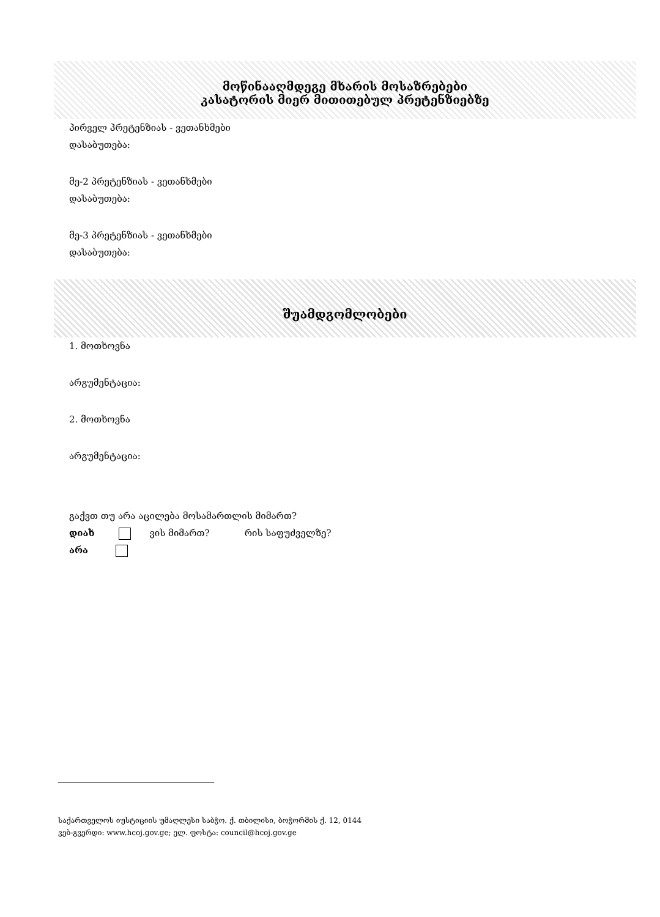მოწინააღმდეგე მხარის მოსაზრებები
კასატორის მიერ მითითებულ პრეტენზიებზე
პირველ პრეტენზიას - ვეთანხმები
დასაბუთება:
მე-2 პრეტენზიას - ვეთანხმები
დასაბუთება:
მე-3 პრეტენზიას - ვეთანხმები
დასაბუთება:
შუამდგომლობები
1. მოთხოვნა
არგუმენტაცია:
2. მოთხოვნა
არგუმენტაცია:
გაქვთ თუ არა აცილება მოსამართლის მიმართ?
დიახ ვის მიმართ? რის საფუძველზე?
არა
საქართველოს იუსტიციის უმაღლესი საბჭო. ქ. თბილისი, ბოჭორმის ქ. 12, 0144
ვებ-გვერდი: www.hcoj.gov.ge; ელ. ფოსტა: council@hcoj.gov.ge